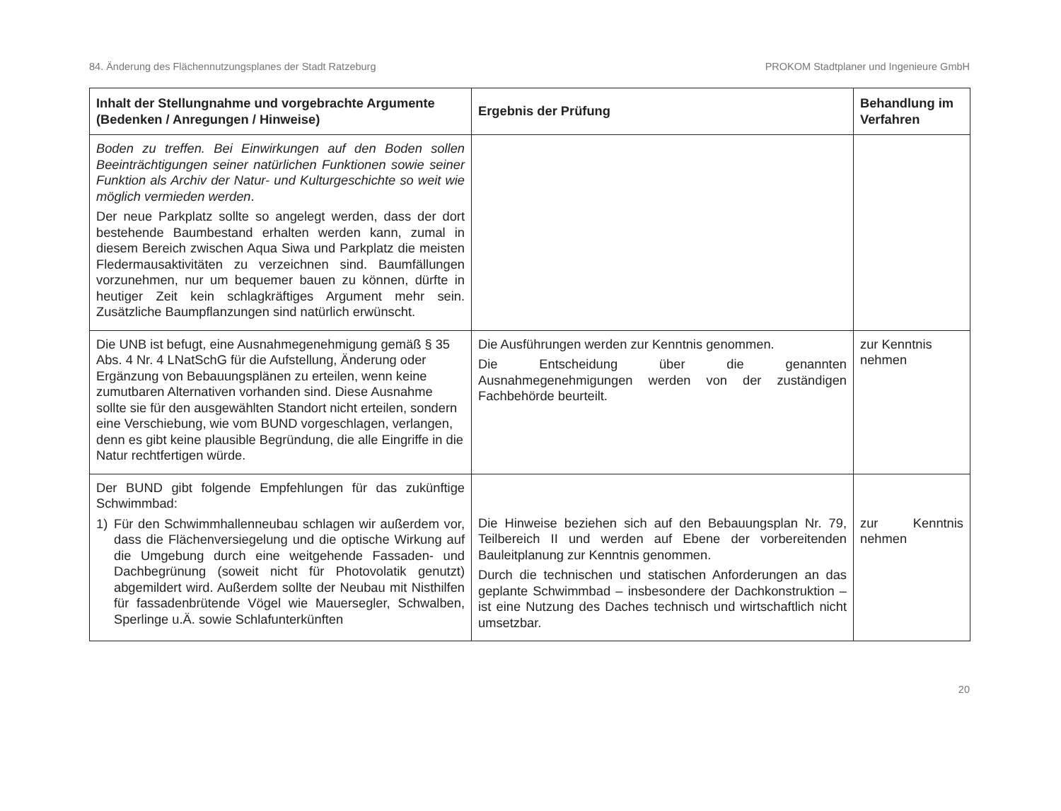84. Änderung des Flächennutzungsplanes der Stadt Ratzeburg PROKOM Stadtplaner und Ingenieure GmbH
| Inhalt der Stellungnahme und vorgebrachte Argumente (Bedenken / Anregungen / Hinweise) | Ergebnis der Prüfung | Behandlung im Verfahren |
| --- | --- | --- |
| Boden zu treffen. Bei Einwirkungen auf den Boden sollen Beeinträchtigungen seiner natürlichen Funktionen sowie seiner Funktion als Archiv der Natur- und Kulturgeschichte so weit wie möglich vermieden werden . Der neue Parkplatz sollte so angelegt werden, dass der dort bestehende Baumbestand erhalten werden kann, zumal in diesem Bereich zwischen Aqua Siwa und Parkplatz die meisten Fledermausaktivitäten zu verzeichnen sind. Baumfällungen vorzunehmen, nur um bequemer bauen zu können, dürfte in heutiger Zeit kein schlagkräftiges Argument mehr sein. Zusätzliche Baumpflanzungen sind natürlich erwünscht. | | |
| Die UNB ist befugt, eine Ausnahmegenehmigung gemäß § 35 Abs. 4 Nr. 4 LNatSchG für die Aufstellung, Änderung oder Ergänzung von Bebauungsplänen zu erteilen, wenn keine zumutbaren Alternativen vorhanden sind. Diese Ausnahme sollte sie für den ausgewählten Standort nicht erteilen, sondern eine Verschiebung, wie vom BUND vorgeschlagen, verlangen, denn es gibt keine plausible Begründung, die alle Eingriffe in die Natur rechtfertigen würde. | Die Ausführungen werden zur Kenntnis genommen. Die Entscheidung über die genannten Ausnahmegenehmigungen werden von der zuständigen Fachbehörde beurteilt. | zur Kenntnis nehmen |
| Der BUND gibt folgende Empfehlungen für das zukünftige Schwimmbad: 1) Für den Schwimmhallenneubau schlagen wir außerdem vor, dass die Flächenversiegelung und die optische Wirkung auf die Umgebung durch eine weitgehende Fassaden- und Dachbegrünung (soweit nicht für Photovolatik genutzt) abgemildert wird. Außerdem sollte der Neubau mit Nisthilfen für fassadenbrütende Vögel wie Mauersegler, Schwalben, Sperlinge u.Ä. sowie Schlafunterkünften | Die Hinweise beziehen sich auf den Bebauungsplan Nr. 79, Teilbereich II und werden auf Ebene der vorbereitenden Bauleitplanung zur Kenntnis genommen. Durch die technischen und statischen Anforderungen an das geplante Schwimmbad – insbesondere der Dachkonstruktion – ist eine Nutzung des Daches technisch und wirtschaftlich nicht umsetzbar. | zur Kenntnis nehmen |
20